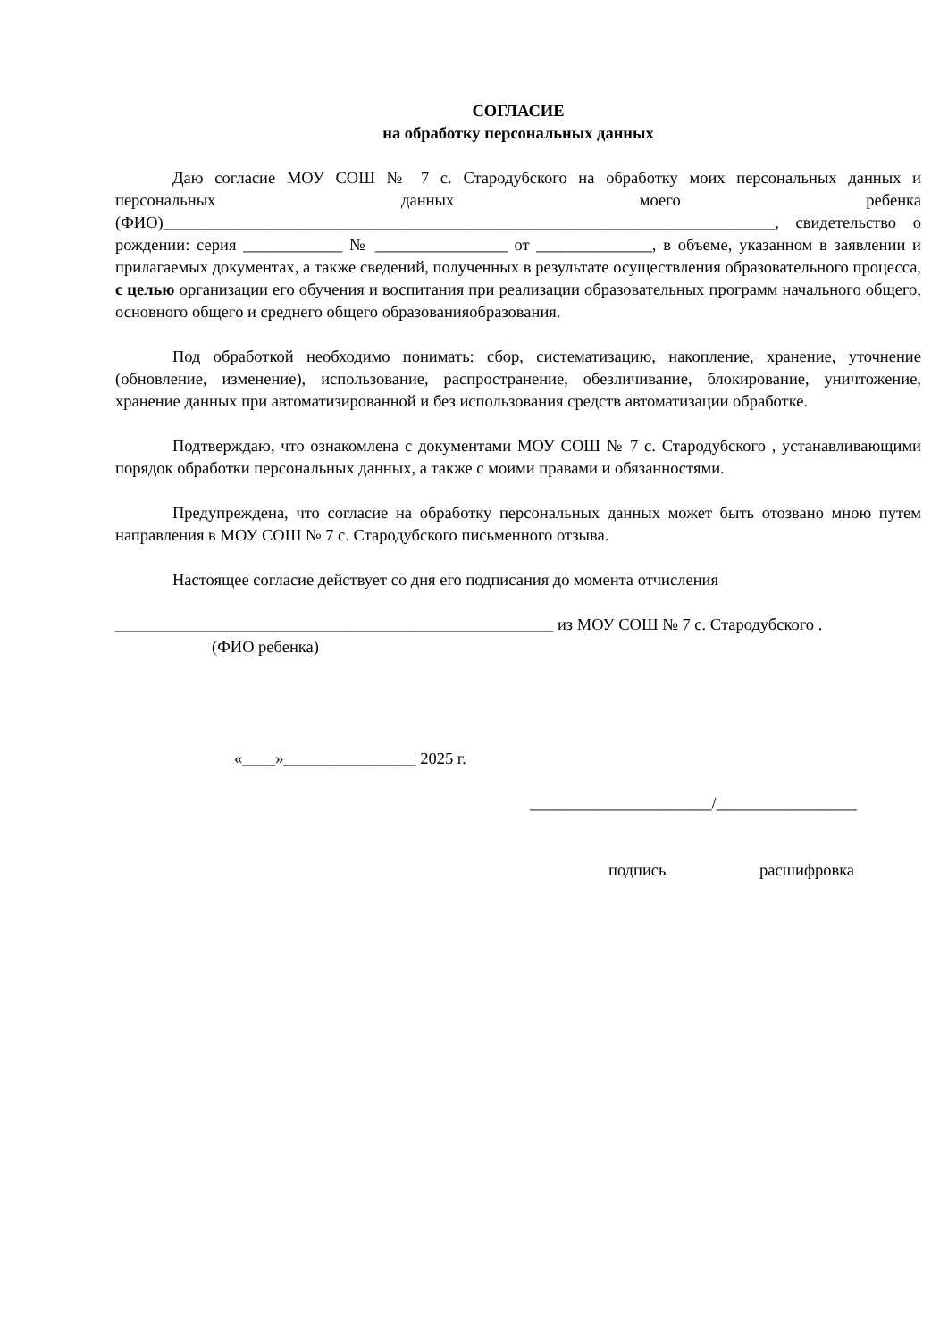СОГЛАСИЕ
на обработку персональных данных
Даю согласие МОУ СОШ № 7 с. Стародубского на обработку моих персональных данных и персональных данных моего ребенка (ФИО)__________________________________________________________________________, свидетельство о рождении: серия ____________ № ________________ от ______________, в объеме, указанном в заявлении и прилагаемых документах, а также сведений, полученных в результате осуществления образовательного процесса, с целью организации его обучения и воспитания при реализации образовательных программ начального общего, основного общего и среднего общего образованияобразования.
Под обработкой необходимо понимать: сбор, систематизацию, накопление, хранение, уточнение (обновление, изменение), использование, распространение, обезличивание, блокирование, уничтожение, хранение данных при автоматизированной и без использования средств автоматизации обработке.
Подтверждаю, что ознакомлена с документами МОУ СОШ № 7 с. Стародубского , устанавливающими порядок обработки персональных данных, а также с моими правами и обязанностями.
Предупреждена, что согласие на обработку персональных данных может быть отозвано мною путем направления в МОУ СОШ № 7 с. Стародубского письменного отзыва.
Настоящее согласие действует со дня его подписания до момента отчисления
_____________________________________________________ из МОУ СОШ № 7 с. Стародубского .
(ФИО ребенка)
«____»________________ 2025 г.
______________________/_________________
подпись расшифровка